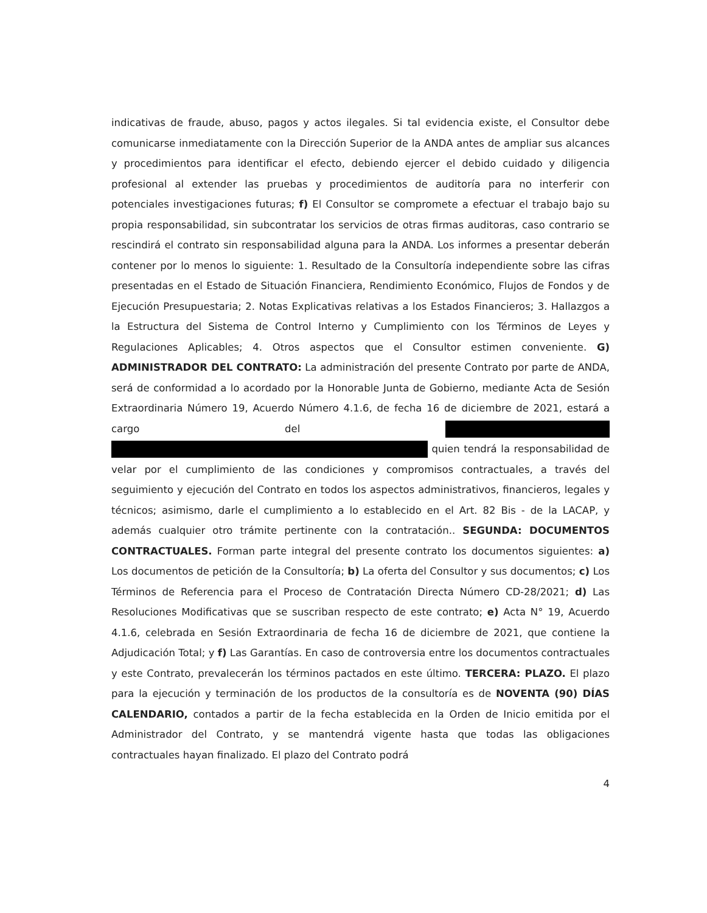indicativas de fraude, abuso, pagos y actos ilegales. Si tal evidencia existe, el Consultor debe comunicarse inmediatamente con la Dirección Superior de la ANDA antes de ampliar sus alcances y procedimientos para identificar el efecto, debiendo ejercer el debido cuidado y diligencia profesional al extender las pruebas y procedimientos de auditoría para no interferir con potenciales investigaciones futuras; f) El Consultor se compromete a efectuar el trabajo bajo su propia responsabilidad, sin subcontratar los servicios de otras firmas auditoras, caso contrario se rescindirá el contrato sin responsabilidad alguna para la ANDA. Los informes a presentar deberán contener por lo menos lo siguiente: 1. Resultado de la Consultoría independiente sobre las cifras presentadas en el Estado de Situación Financiera, Rendimiento Económico, Flujos de Fondos y de Ejecución Presupuestaria; 2. Notas Explicativas relativas a los Estados Financieros; 3. Hallazgos a la Estructura del Sistema de Control Interno y Cumplimiento con los Términos de Leyes y Regulaciones Aplicables; 4. Otros aspectos que el Consultor estimen conveniente. G) ADMINISTRADOR DEL CONTRATO: La administración del presente Contrato por parte de ANDA, será de conformidad a lo acordado por la Honorable Junta de Gobierno, mediante Acta de Sesión Extraordinaria Número 19, Acuerdo Número 4.1.6, de fecha 16 de diciembre de 2021, estará a cargo del quien tendrá la responsabilidad de velar por el cumplimiento de las condiciones y compromisos contractuales, a través del seguimiento y ejecución del Contrato en todos los aspectos administrativos, financieros, legales y técnicos; asimismo, darle el cumplimiento a lo establecido en el Art. 82 Bis - de la LACAP, y además cualquier otro trámite pertinente con la contratación.. SEGUNDA: DOCUMENTOS CONTRACTUALES. Forman parte integral del presente contrato los documentos siguientes: a) Los documentos de petición de la Consultoría; b) La oferta del Consultor y sus documentos; c) Los Términos de Referencia para el Proceso de Contratación Directa Número CD-28/2021; d) Las Resoluciones Modificativas que se suscriban respecto de este contrato; e) Acta N° 19, Acuerdo 4.1.6, celebrada en Sesión Extraordinaria de fecha 16 de diciembre de 2021, que contiene la Adjudicación Total; y f) Las Garantías. En caso de controversia entre los documentos contractuales y este Contrato, prevalecerán los términos pactados en este último. TERCERA: PLAZO. El plazo para la ejecución y terminación de los productos de la consultoría es de NOVENTA (90) DÍAS CALENDARIO, contados a partir de la fecha establecida en la Orden de Inicio emitida por el Administrador del Contrato, y se mantendrá vigente hasta que todas las obligaciones contractuales hayan finalizado. El plazo del Contrato podrá
4